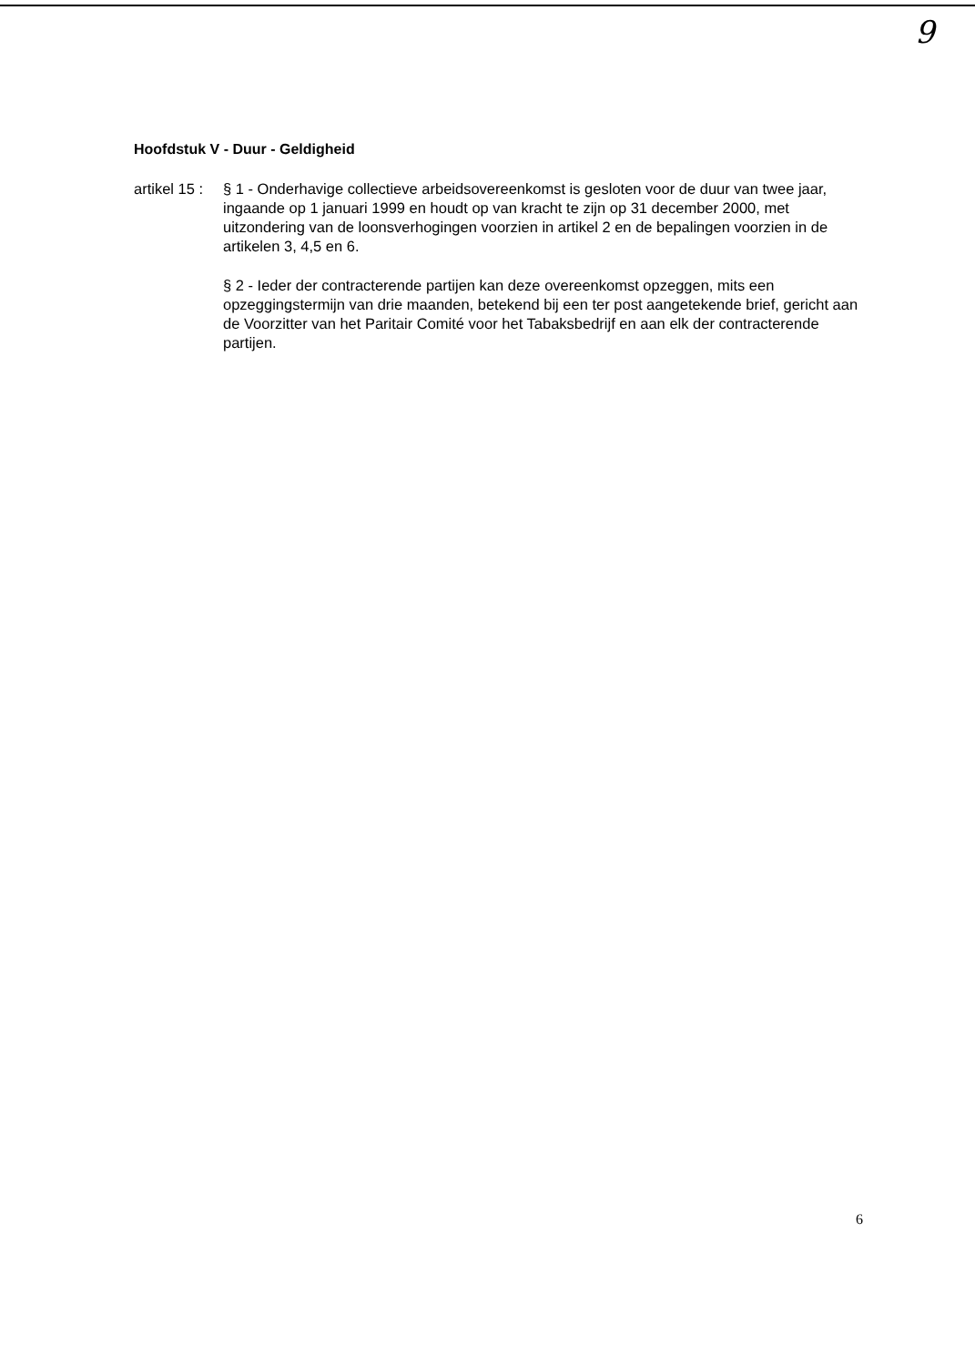9
Hoofdstuk V - Duur - Geldigheid
artikel 15 :
§ 1 - Onderhavige collectieve arbeidsovereenkomst is gesloten voor de duur van twee jaar, ingaande op 1 januari 1999 en houdt op van kracht te zijn op 31 december 2000, met uitzondering van de loonsverhogingen voorzien in artikel 2 en de bepalingen voorzien in de artikelen 3, 4,5 en 6.
§ 2 - Ieder der contracterende partijen kan deze overeenkomst opzeggen, mits een opzeggingstermijn van drie maanden, betekend bij een ter post aangetekende brief, gericht aan de Voorzitter van het Paritair Comité voor het Tabaksbedrijf en aan elk der contracterende partijen.
6